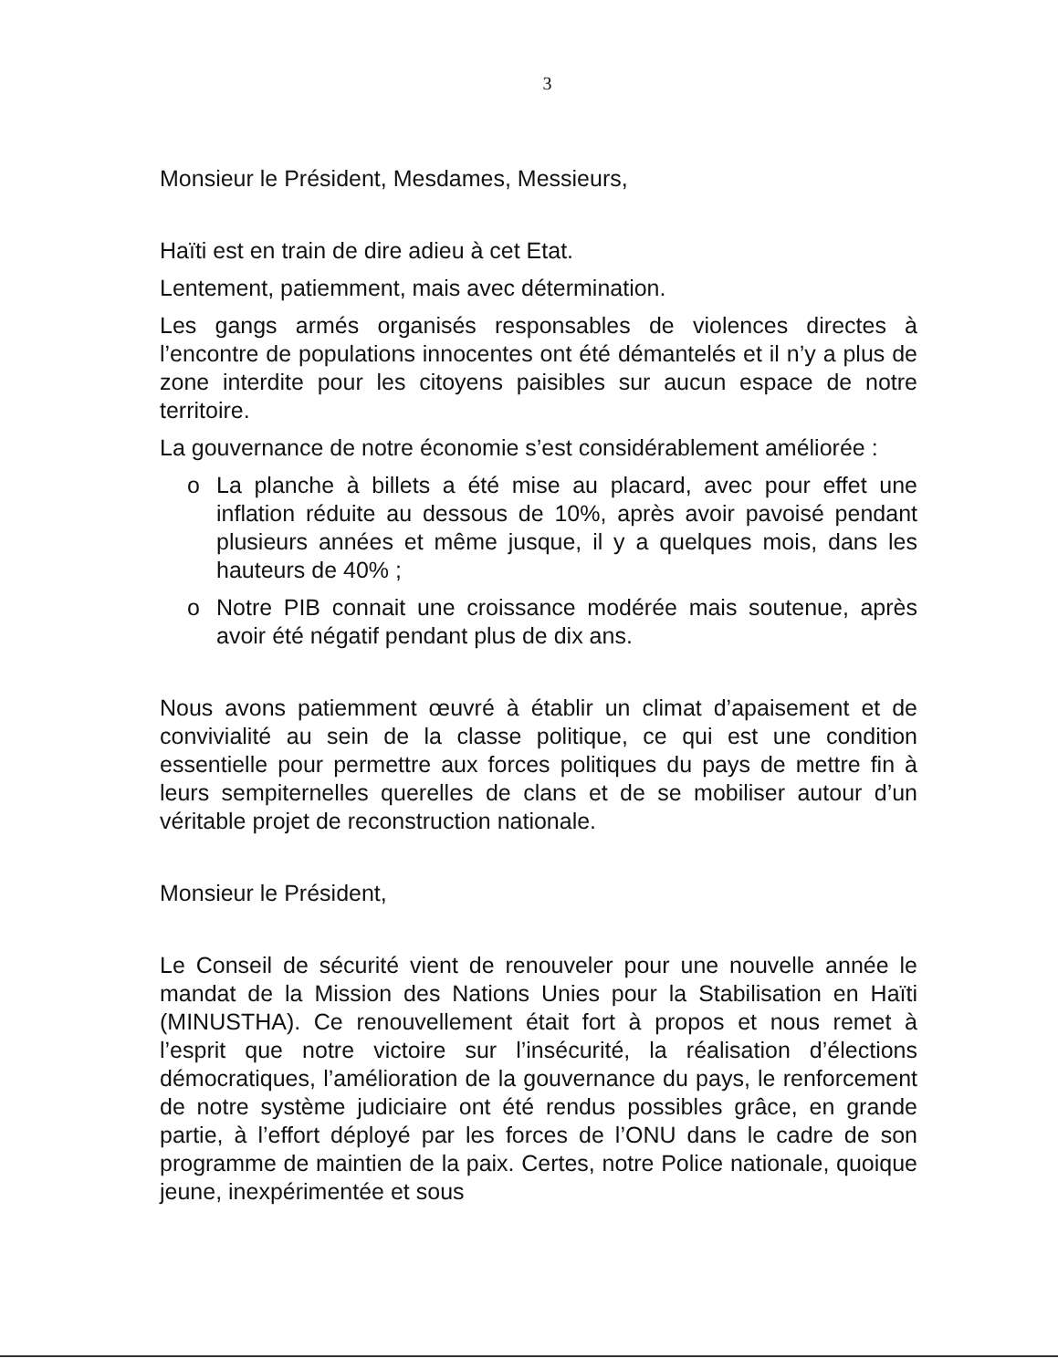3
Monsieur le Président, Mesdames, Messieurs,
Haïti est en train de dire adieu à cet Etat.
Lentement, patiemment, mais avec détermination.
Les gangs armés organisés responsables de violences directes à l’encontre de populations innocentes ont été démantelés et il n’y a plus de zone interdite pour les citoyens paisibles sur aucun espace de notre territoire.
La gouvernance de notre économie s’est considérablement améliorée :
o La planche à billets a été mise au placard, avec pour effet une inflation réduite au dessous de 10%, après avoir pavoisé pendant plusieurs années et même jusque, il y a quelques mois, dans les hauteurs de 40% ;
o Notre PIB connait une croissance modérée mais soutenue, après avoir été négatif pendant plus de dix ans.
Nous avons patiemment œuvré à établir un climat d’apaisement et de convivialité au sein de la classe politique, ce qui est une condition essentielle pour permettre aux forces politiques du pays de mettre fin à leurs sempiternelles querelles de clans et de se mobiliser autour d’un véritable projet de reconstruction nationale.
Monsieur le Président,
Le Conseil de sécurité vient de renouveler pour une nouvelle année le mandat de la Mission des Nations Unies pour la Stabilisation en Haïti (MINUSTHA). Ce renouvellement était fort à propos et nous remet à l’esprit que notre victoire sur l’insécurité, la réalisation d’élections démocratiques, l’amélioration de la gouvernance du pays, le renforcement de notre système judiciaire ont été rendus possibles grâce, en grande partie, à l’effort déployé par les forces de l’ONU dans le cadre de son programme de maintien de la paix. Certes, notre Police nationale, quoique jeune, inexpérimentée et sous